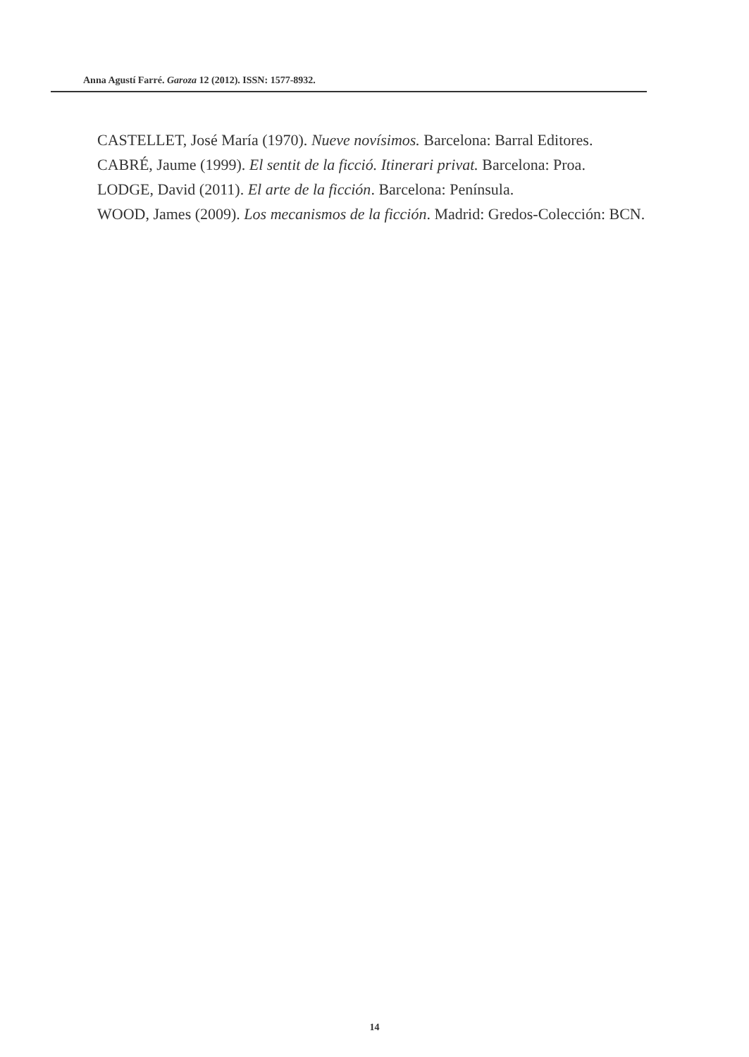Anna Agustí Farré. Garoza 12 (2012). ISSN: 1577-8932.
CASTELLET, José María (1970). Nueve novísimos. Barcelona: Barral Editores.
CABRÉ, Jaume (1999). El sentit de la ficció. Itinerari privat. Barcelona: Proa.
LODGE, David (2011). El arte de la ficción. Barcelona: Península.
WOOD, James (2009). Los mecanismos de la ficción. Madrid: Gredos-Colección: BCN.
14